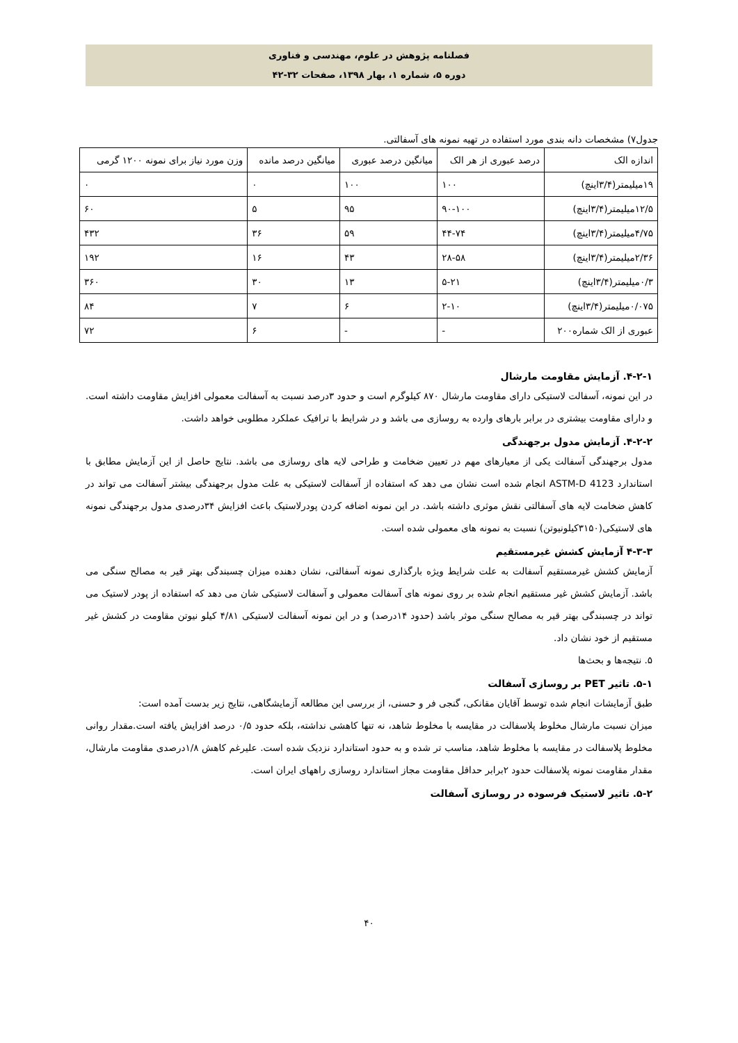فصلنامه پژوهش در علوم، مهندسی و فناوری
دوره ۵، شماره ۱، بهار ۱۳۹۸، صفحات ۳۲-۴۲
جدول۷) مشخصات دانه بندی مورد استفاده در تهیه نمونه های آسفالتی.
| اندازه الک | درصد عبوری از هر الک | میانگین درصد عبوری | میانگین درصد مانده | وزن مورد نیاز برای نمونه ۱۲۰۰ گرمی |
| ۱۹میلیمتر(۳/۴اینچ) | ۱۰۰ | ۱۰۰ | ۰ | ۰ |
| ۱۲/۵میلیمتر(۳/۴اینچ) | ۹۰-۱۰۰ | ۹۵ | ۵ | ۶۰ |
| ۴/۷۵میلیمتر(۳/۴اینچ) | ۴۴-۷۴ | ۵۹ | ۳۶ | ۴۳۲ |
| ۲/۳۶میلیمتر(۳/۴اینچ) | ۲۸-۵۸ | ۴۳ | ۱۶ | ۱۹۲ |
| ۰/۳میلیمتر(۳/۴اینچ) | ۵-۲۱ | ۱۳ | ۳۰ | ۳۶۰ |
| ۰/۰۷۵میلیمتر(۳/۴اینچ) | ۲-۱۰ | ۶ | ۷ | ۸۴ |
| عبوری از الک شماره۲۰۰ | - | - | ۶ | ۷۲ |
۴-۲-۱. آزمایش مقاومت مارشال
در این نمونه، آسفالت لاستیکی دارای مقاومت مارشال ۸۷۰ کیلوگرم است و حدود ۳درصد نسبت به آسفالت معمولی افزایش مقاومت داشته است. و دارای مقاومت بیشتری در برابر بارهای وارده به روسازی می باشد و در شرایط با ترافیک عملکرد مطلوبی خواهد داشت.
۴-۲-۲. آزمایش مدول برجهندگی
مدول برجهندگی آسفالت یکی از معیارهای مهم در تعیین ضخامت و طراحی لایه های روسازی می باشد. نتایج حاصل از این آزمایش مطابق با استاندارد ASTM-D 4123 انجام شده است نشان می دهد که استفاده از آسفالت لاستیکی به علت مدول برجهندگی بیشتر آسفالت می تواند در کاهش ضخامت لایه های آسفالتی نقش موثری داشته باشد. در این نمونه اضافه کردن پودرلاستیک باعث افزایش ۳۴درصدی مدول برجهندگی نمونه های لاستیکی(۳۱۵۰کیلونیوتن) نسبت به نمونه های معمولی شده است.
۴-۳-۳ آزمایش کشش غیرمستقیم
آزمایش کشش غیرمستقیم آسفالت به علت شرایط ویژه بارگذاری نمونه آسفالتی، نشان دهنده میزان چسبندگی بهتر قیر به مصالح سنگی می باشد. آزمایش کشش غیر مستقیم انجام شده بر روی نمونه های آسفالت معمولی و آسفالت لاستیکی شان می دهد که استفاده از پودر لاستیک می تواند در چسبندگی بهتر قیر به مصالح سنگی موثر باشد (حدود ۱۴درصد) و در این نمونه آسفالت لاستیکی ۴/۸۱ کیلو نیوتن مقاومت در کشش غیر مستقیم از خود نشان داد.
۵. نتیجه‌ها و بحث‌ها
۵-۱. تاثیر PET بر روسازی آسفالت
طبق آزمایشات انجام شده توسط آقایان مقانکی، گنجی فر و حسنی، از بررسی این مطالعه آزمایشگاهی، نتایج زیر بدست آمده است:
میزان نسبت مارشال مخلوط پلاسفالت در مقایسه با مخلوط شاهد، نه تنها کاهشی نداشته، بلکه حدود ۰/۵ درصد افزایش یافته است.مقدار روانی مخلوط پلاسفالت در مقایسه با مخلوط شاهد، مناسب تر شده و به حدود استاندارد نزدیک شده است. علیرغم کاهش ۱/۸درصدی مقاومت مارشال، مقدار مقاومت نمونه پلاسفالت حدود ۲برابر حداقل مقاومت مجاز استاندارد روسازی راههای ایران است.
۵-۲. تاثیر لاستیک فرسوده در روسازی آسفالت
۴۰